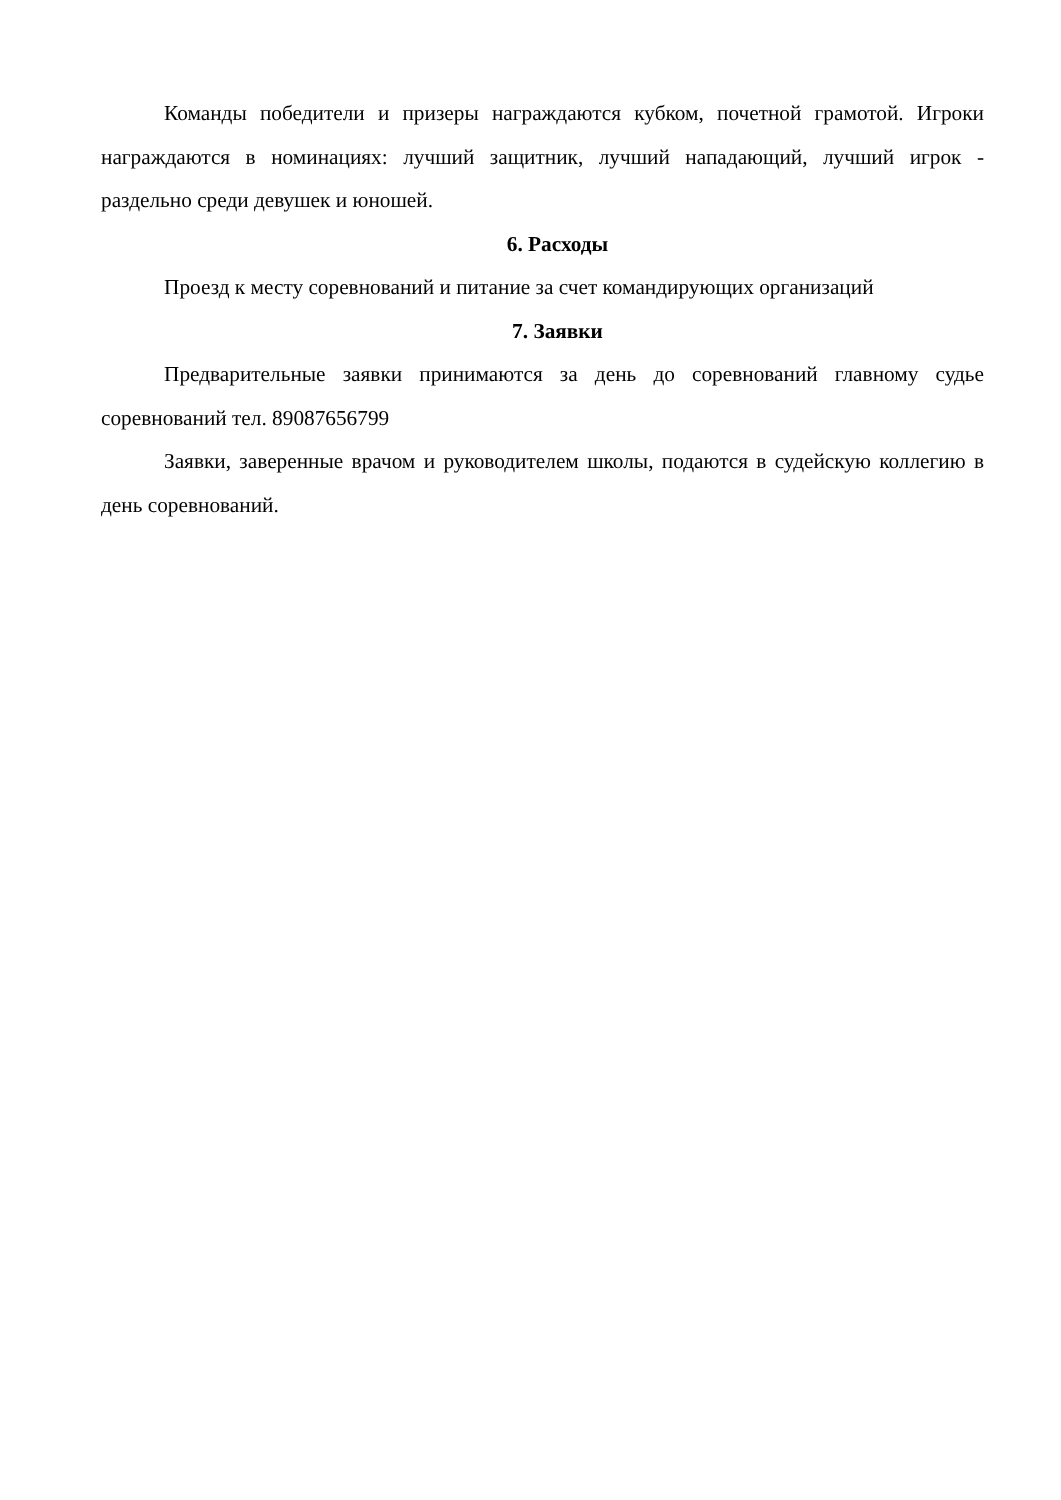Команды победители и призеры награждаются кубком, почетной грамотой. Игроки награждаются в номинациях: лучший защитник, лучший нападающий, лучший игрок - раздельно среди девушек и юношей.
6. Расходы
Проезд к месту соревнований и питание за счет командирующих организаций
7. Заявки
Предварительные заявки принимаются за день до соревнований главному судье соревнований тел. 89087656799
Заявки, заверенные врачом и руководителем школы, подаются в судейскую коллегию в день соревнований.